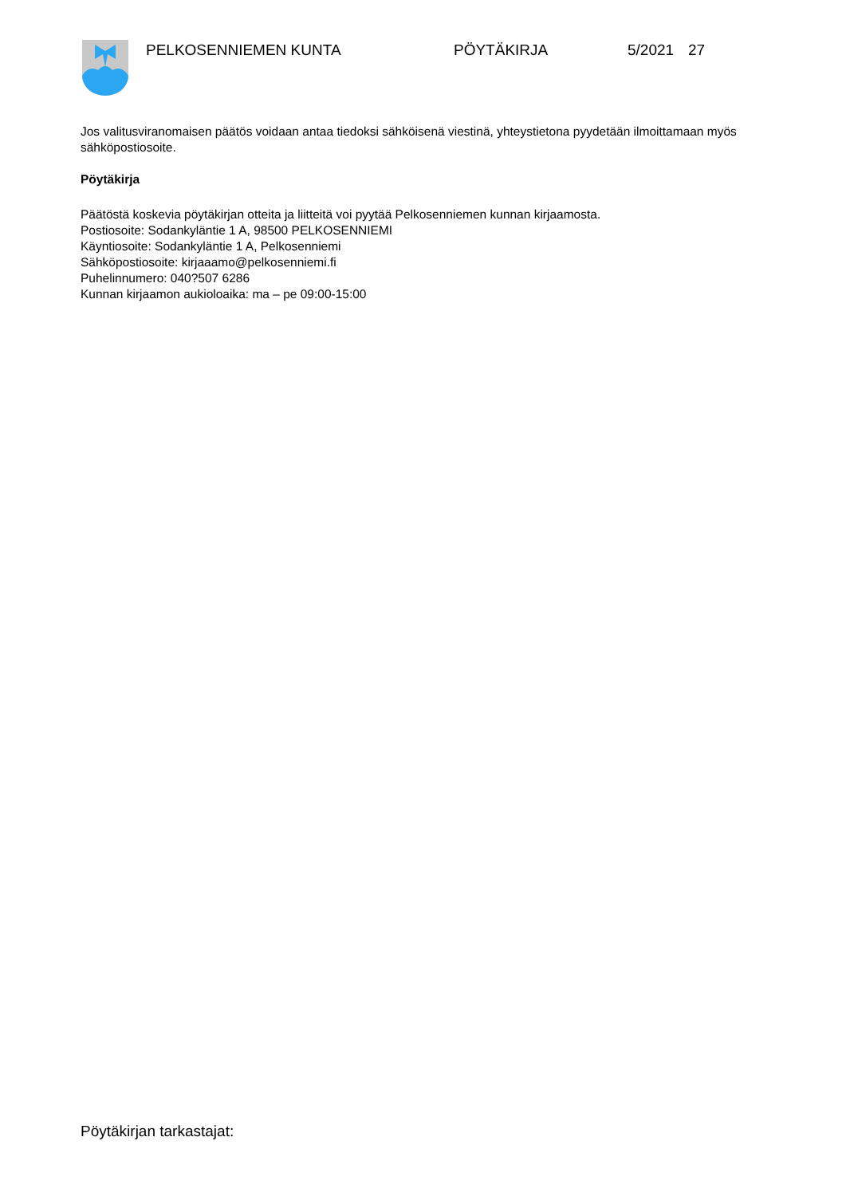PELKOSENNIEMEN KUNTA PÖYTÄKIRJA 5/2021 27
Jos valitusviranomaisen päätös voidaan antaa tiedoksi sähköisenä viestinä, yhteystietona pyydetään ilmoittamaan myös sähköpostiosoite.
Pöytäkirja
Päätöstä koskevia pöytäkirjan otteita ja liitteitä voi pyytää Pelkosenniemen kunnan kirjaamosta.
Postiosoite: Sodankyläntie 1 A, 98500 PELKOSENNIEMI
Käyntiosoite: Sodankyläntie 1 A, Pelkosenniemi
Sähköpostiosoite: kirjaaamo@pelkosenniemi.fi
Puhelinnumero: 040?507 6286
Kunnan kirjaamon aukioloaika: ma – pe 09:00-15:00
Pöytäkirjan tarkastajat: